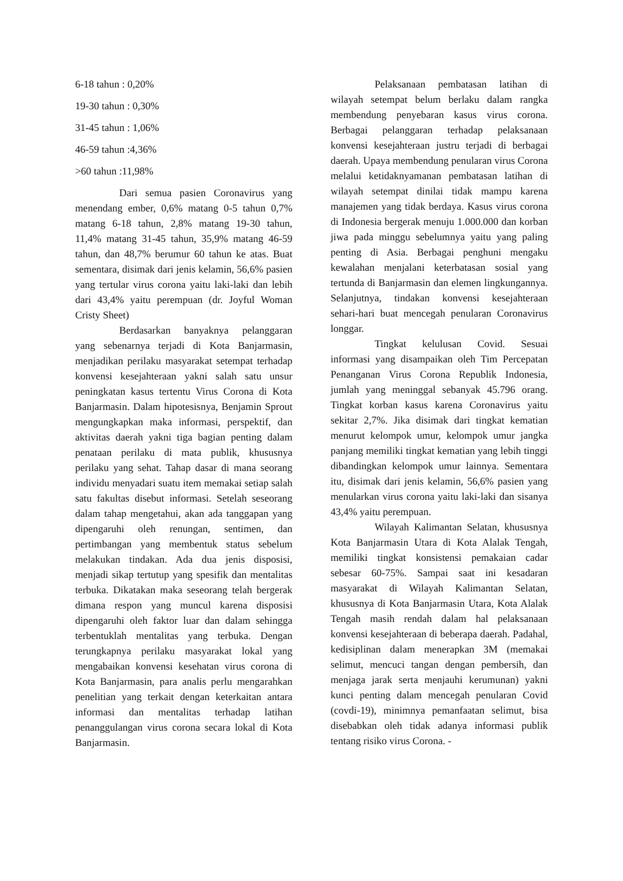6-18 tahun : 0,20%
19-30 tahun : 0,30%
31-45 tahun : 1,06%
46-59 tahun :4,36%
>60 tahun :11,98%
Dari semua pasien Coronavirus yang menendang ember, 0,6% matang 0-5 tahun 0,7% matang 6-18 tahun, 2,8% matang 19-30 tahun, 11,4% matang 31-45 tahun, 35,9% matang 46-59 tahun, dan 48,7% berumur 60 tahun ke atas. Buat sementara, disimak dari jenis kelamin, 56,6% pasien yang tertular virus corona yaitu laki-laki dan lebih dari 43,4% yaitu perempuan (dr. Joyful Woman Cristy Sheet)
Berdasarkan banyaknya pelanggaran yang sebenarnya terjadi di Kota Banjarmasin, menjadikan perilaku masyarakat setempat terhadap konvensi kesejahteraan yakni salah satu unsur peningkatan kasus tertentu Virus Corona di Kota Banjarmasin. Dalam hipotesisnya, Benjamin Sprout mengungkapkan maka informasi, perspektif, dan aktivitas daerah yakni tiga bagian penting dalam penataan perilaku di mata publik, khususnya perilaku yang sehat. Tahap dasar di mana seorang individu menyadari suatu item memakai setiap salah satu fakultas disebut informasi. Setelah seseorang dalam tahap mengetahui, akan ada tanggapan yang dipengaruhi oleh renungan, sentimen, dan pertimbangan yang membentuk status sebelum melakukan tindakan. Ada dua jenis disposisi, menjadi sikap tertutup yang spesifik dan mentalitas terbuka. Dikatakan maka seseorang telah bergerak dimana respon yang muncul karena disposisi dipengaruhi oleh faktor luar dan dalam sehingga terbentuklah mentalitas yang terbuka. Dengan terungkapnya perilaku masyarakat lokal yang mengabaikan konvensi kesehatan virus corona di Kota Banjarmasin, para analis perlu mengarahkan penelitian yang terkait dengan keterkaitan antara informasi dan mentalitas terhadap latihan penanggulangan virus corona secara lokal di Kota Banjarmasin.
Pelaksanaan pembatasan latihan di wilayah setempat belum berlaku dalam rangka membendung penyebaran kasus virus corona. Berbagai pelanggaran terhadap pelaksanaan konvensi kesejahteraan justru terjadi di berbagai daerah. Upaya membendung penularan virus Corona melalui ketidaknyamanan pembatasan latihan di wilayah setempat dinilai tidak mampu karena manajemen yang tidak berdaya. Kasus virus corona di Indonesia bergerak menuju 1.000.000 dan korban jiwa pada minggu sebelumnya yaitu yang paling penting di Asia. Berbagai penghuni mengaku kewalahan menjalani keterbatasan sosial yang tertunda di Banjarmasin dan elemen lingkungannya. Selanjutnya, tindakan konvensi kesejahteraan sehari-hari buat mencegah penularan Coronavirus longgar.
Tingkat kelulusan Covid. Sesuai informasi yang disampaikan oleh Tim Percepatan Penanganan Virus Corona Republik Indonesia, jumlah yang meninggal sebanyak 45.796 orang. Tingkat korban kasus karena Coronavirus yaitu sekitar 2,7%. Jika disimak dari tingkat kematian menurut kelompok umur, kelompok umur jangka panjang memiliki tingkat kematian yang lebih tinggi dibandingkan kelompok umur lainnya. Sementara itu, disimak dari jenis kelamin, 56,6% pasien yang menularkan virus corona yaitu laki-laki dan sisanya 43,4% yaitu perempuan.
Wilayah Kalimantan Selatan, khususnya Kota Banjarmasin Utara di Kota Alalak Tengah, memiliki tingkat konsistensi pemakaian cadar sebesar 60-75%. Sampai saat ini kesadaran masyarakat di Wilayah Kalimantan Selatan, khususnya di Kota Banjarmasin Utara, Kota Alalak Tengah masih rendah dalam hal pelaksanaan konvensi kesejahteraan di beberapa daerah. Padahal, kedisiplinan dalam menerapkan 3M (memakai selimut, mencuci tangan dengan pembersih, dan menjaga jarak serta menjauhi kerumunan) yakni kunci penting dalam mencegah penularan Covid (covdi-19), minimnya pemanfaatan selimut, bisa disebabkan oleh tidak adanya informasi publik tentang risiko virus Corona. -